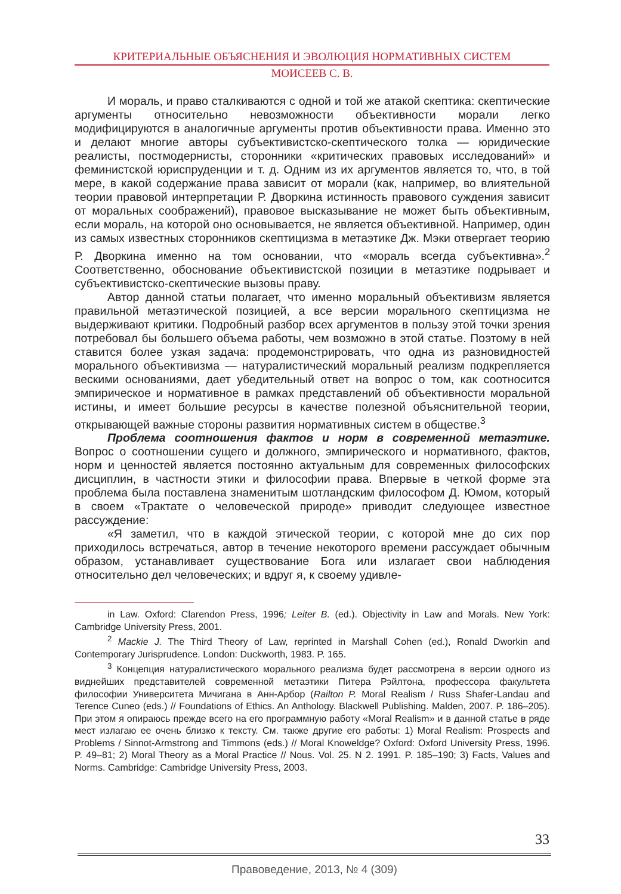КРИТЕРИАЛЬНЫЕ ОБЪЯСНЕНИЯ И ЭВОЛЮЦИЯ НОРМАТИВНЫХ СИСТЕМ
МОИСЕЕВ С. В.
И мораль, и право сталкиваются с одной и той же атакой скептика: скептические аргументы относительно невозможности объективности морали легко модифицируются в аналогичные аргументы против объективности права. Именно это и делают многие авторы субъективистско-скептического толка — юридические реалисты, постмодернисты, сторонники «критических правовых исследований» и феминистской юриспруденции и т. д. Одним из их аргументов является то, что, в той мере, в какой содержание права зависит от морали (как, например, во влиятельной теории правовой интерпретации Р. Дворкина истинность правового суждения зависит от моральных соображений), правовое высказывание не может быть объективным, если мораль, на которой оно основывается, не является объективной. Например, один из самых известных сторонников скептицизма в метаэтике Дж. Мэки отвергает теорию Р. Дворкина именно на том основании, что «мораль всегда субъективна».<sup>2</sup> Соответственно, обоснование объективистской позиции в метаэтике подрывает и субъективистско-скептические вызовы праву.
Автор данной статьи полагает, что именно моральный объективизм является правильной метаэтической позицией, а все версии морального скептицизма не выдерживают критики. Подробный разбор всех аргументов в пользу этой точки зрения потребовал бы большего объема работы, чем возможно в этой статье. Поэтому в ней ставится более узкая задача: продемонстрировать, что одна из разновидностей морального объективизма — натуралистический моральный реализм подкрепляется вескими основаниями, дает убедительный ответ на вопрос о том, как соотносится эмпирическое и нормативное в рамках представлений об объективности моральной истины, и имеет большие ресурсы в качестве полезной объяснительной теории, открывающей важные стороны развития нормативных систем в обществе.<sup>3</sup>
Проблема соотношения фактов и норм в современной метаэтике. Вопрос о соотношении сущего и должного, эмпирического и нормативного, фактов, норм и ценностей является постоянно актуальным для современных философских дисциплин, в частности этики и философии права. Впервые в четкой форме эта проблема была поставлена знаменитым шотландским философом Д. Юмом, который в своем «Трактате о человеческой природе» приводит следующее известное рассуждение:
«Я заметил, что в каждой этической теории, с которой мне до сих пор приходилось встречаться, автор в течение некоторого времени рассуждает обычным образом, устанавливает существование Бога или излагает свои наблюдения относительно дел человеческих; и вдруг я, к своему удивле-
in Law. Oxford: Clarendon Press, 1996; Leiter B. (ed.). Objectivity in Law and Morals. New York: Cambridge University Press, 2001.
<sup>2</sup> Mackie J. The Third Theory of Law, reprinted in Marshall Cohen (ed.), Ronald Dworkin and Contemporary Jurisprudence. London: Duckworth, 1983. P. 165.
<sup>3</sup> Концепция натуралистического морального реализма будет рассмотрена в версии одного из виднейших представителей современной метаэтики Питера Рэйлтона, профессора факультета философии Университета Мичигана в Анн-Арбор (Railton P. Moral Realism / Russ Shafer-Landau and Terence Cuneo (eds.) // Foundations of Ethics. An Anthology. Blackwell Publishing. Malden, 2007. P. 186–205). При этом я опираюсь прежде всего на его программную работу «Moral Realism» и в данной статье в ряде мест излагаю ее очень близко к тексту. См. также другие его работы: 1) Moral Realism: Prospects and Problems / Sinnot-Armstrong and Timmons (eds.) // Moral Knoweldge? Oxford: Oxford University Press, 1996. P. 49–81; 2) Moral Theory as a Moral Practice // Nous. Vol. 25. N 2. 1991. P. 185–190; 3) Facts, Values and Norms. Cambridge: Cambridge University Press, 2003.
33
Правоведение, 2013, № 4 (309)